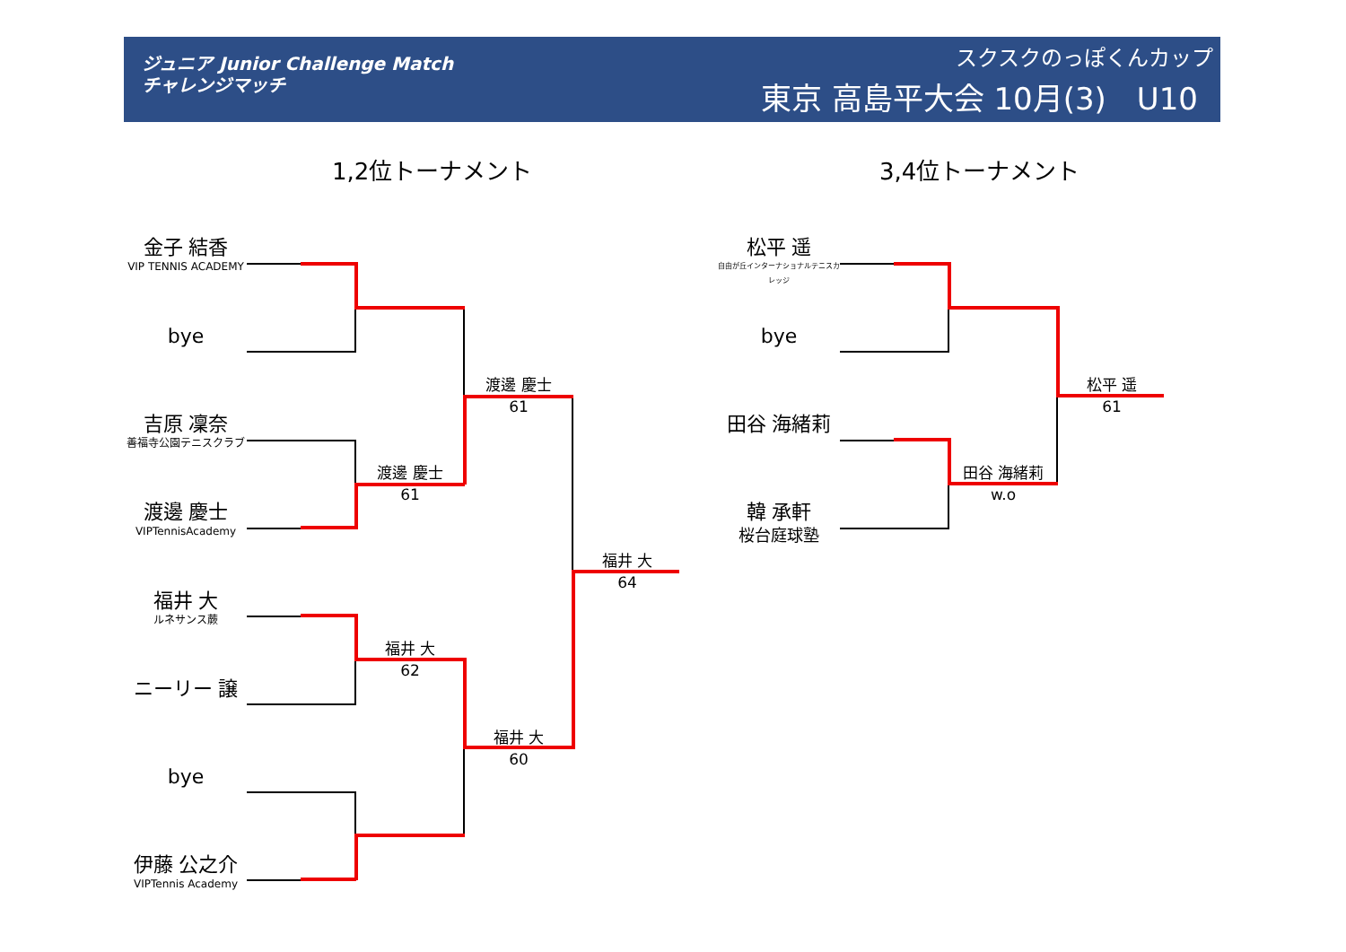ジュニア Junior Challenge Match
チャレンジマッチ
スクスクのっぽくんカップ
東京 高島平大会 10月(3)　U10
1,2位トーナメント 3,4位トーナメント
金子 結香
VIP TENNIS ACADEMY
bye
吉原 凜奈
善福寺公園テニスクラブ
渡邊 慶士
VIPTennisAcademy
福井 大
ルネサンス蕨
ニーリー 譲
bye
伊藤 公之介
VIPTennis Academy
渡邊 慶士
61
福井 大
62
渡邊 慶士
61
福井 大
60
福井 大
64
松平 遥
自由が丘インターナショナルテニスカレッジ
bye
田谷 海緒莉
韓 承軒
桜台庭球塾
田谷 海緒莉
w.o
松平 遥
61